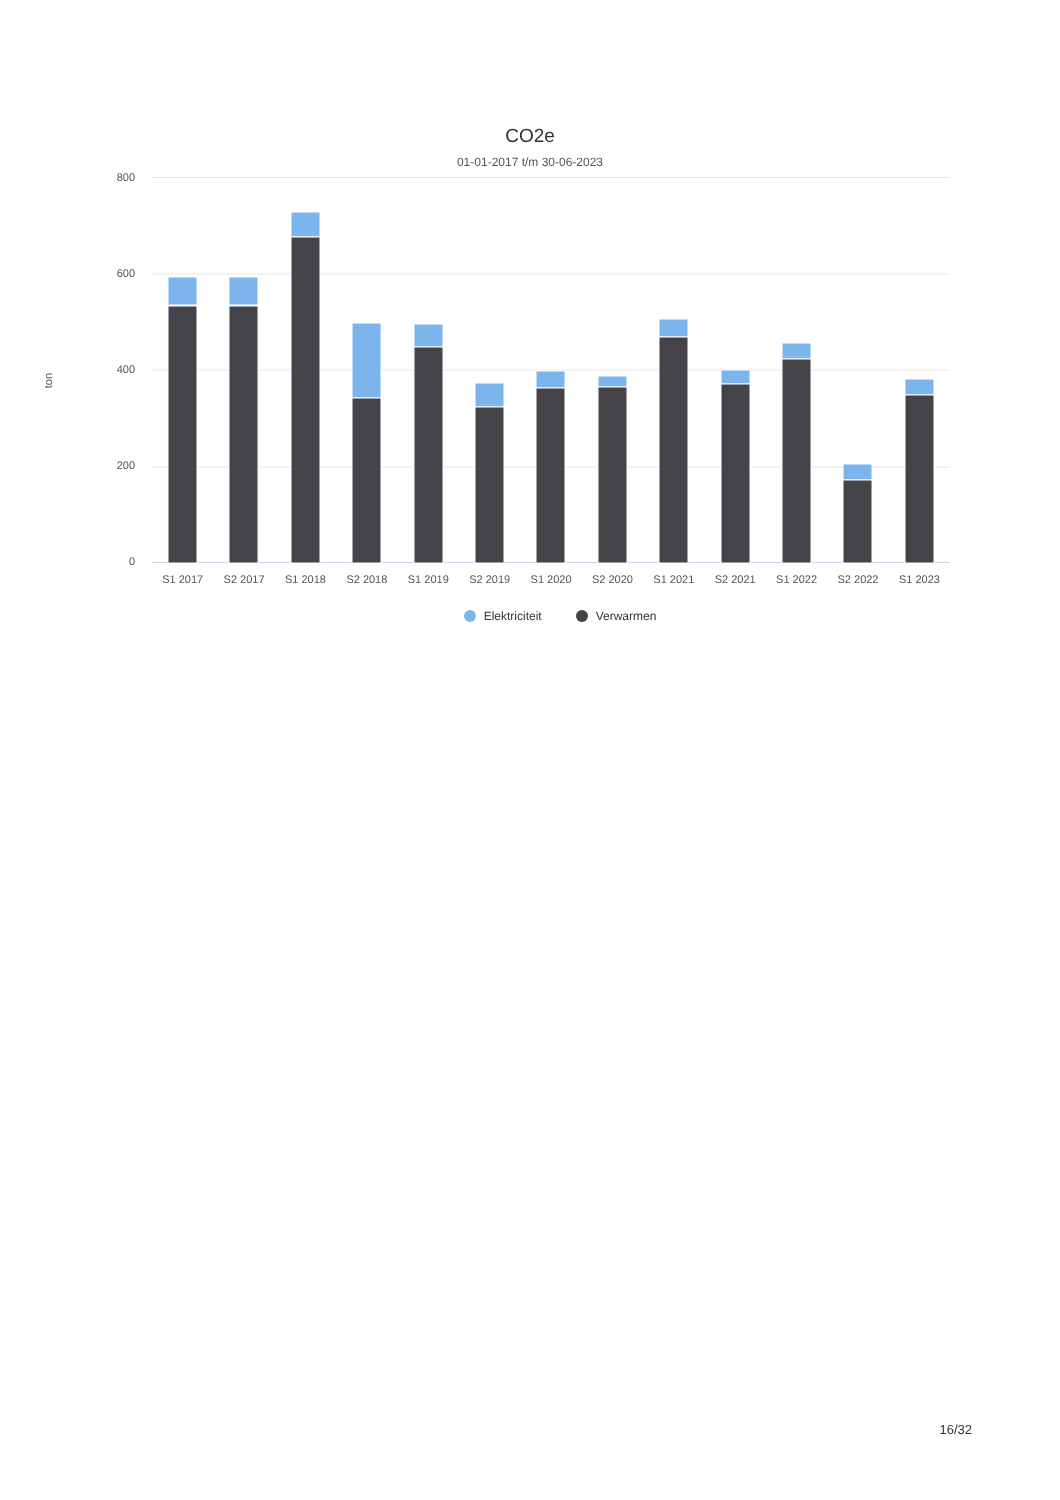CO2e
01-01-2017 t/m 30-06-2023
ton
800
600
400
200
0
S1 2017 S2 2017 S1 2018 S2 2018 S1 2019 S2 2019 S1 2020 S2 2020 S1 2021 S2 2021 S1 2022 S2 2022 S1 2023
Elektriciteit Verwarmen
16/32